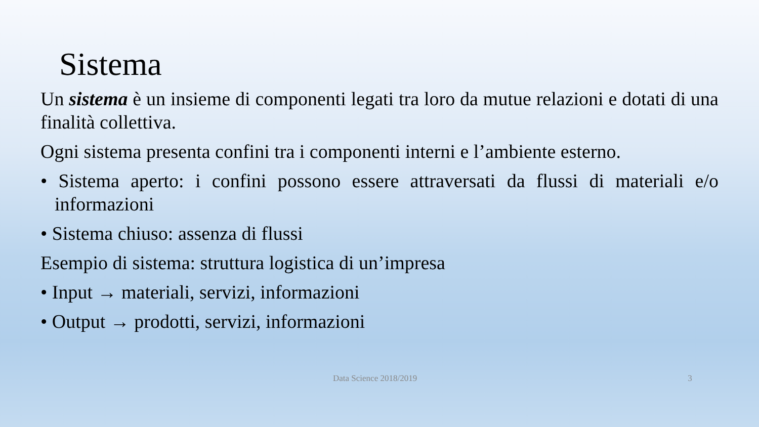Sistema
Un sistema è un insieme di componenti legati tra loro da mutue relazioni e dotati di una finalità collettiva.
Ogni sistema presenta confini tra i componenti interni e l’ambiente esterno.
• Sistema aperto: i confini possono essere attraversati da flussi di materiali e/o informazioni
• Sistema chiuso: assenza di flussi
Esempio di sistema: struttura logistica di un’impresa
• Input → materiali, servizi, informazioni
• Output → prodotti, servizi, informazioni
Data Science 2018/2019 3